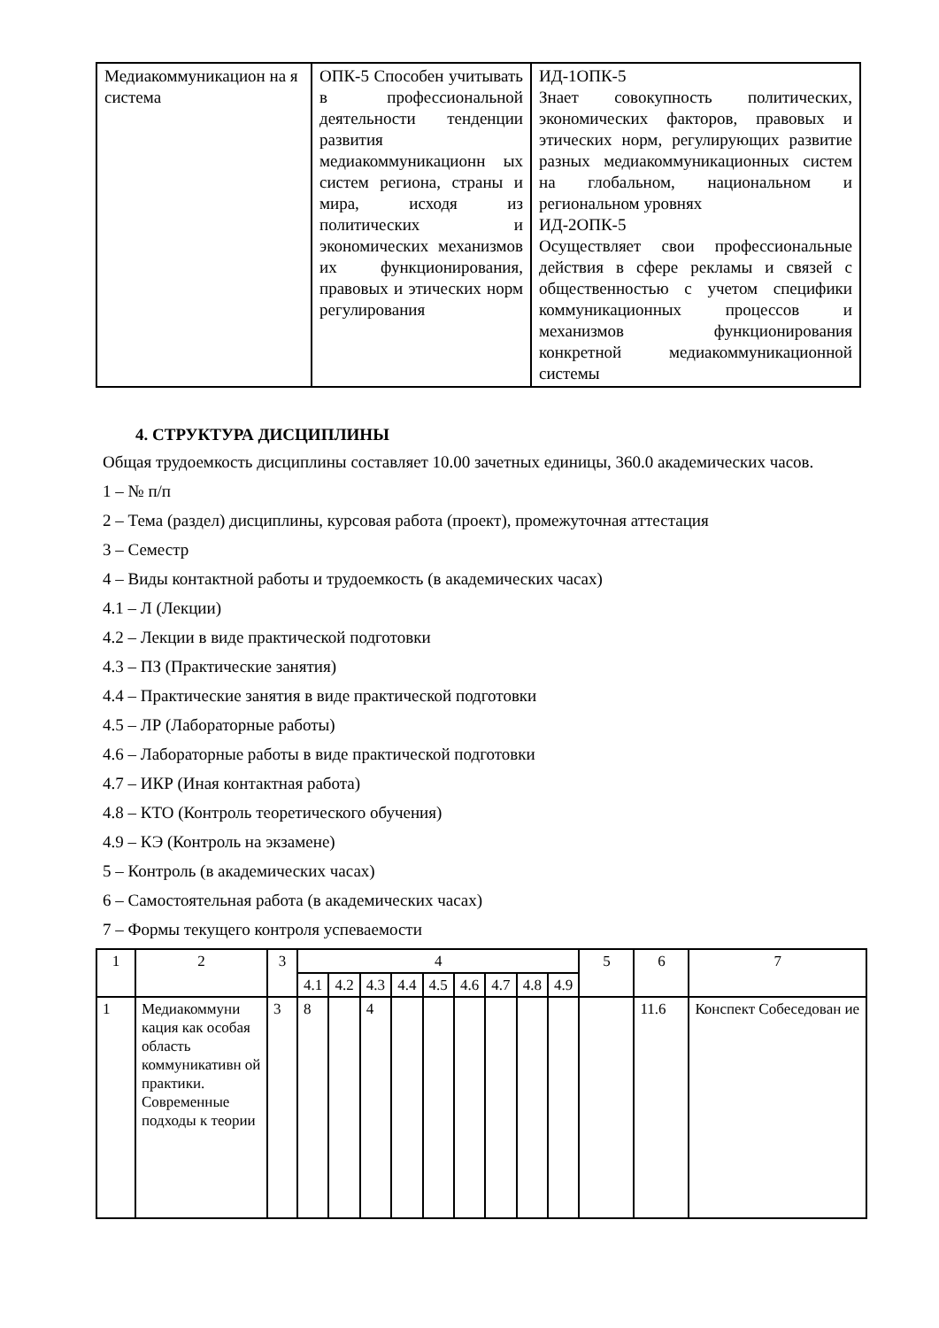| Медиакоммуникацион на я система | ОПК-5 Способен учитывать в профессиональной деятельности тенденции развития медиакоммуникационн ых систем региона, страны и мира, исходя из политических и экономических механизмов их функционирования, правовых и этических норм регулирования | ИД-1ОПК-5 Знает совокупность политических, экономических факторов, правовых и этических норм, регулирующих развитие разных медиакоммуникационных систем на глобальном, национальном и региональном уровнях ИД-2ОПК-5 Осуществляет свои профессиональные действия в сфере рекламы и связей с общественностью с учетом специфики коммуникационных процессов и механизмов функционирования конкретной медиакоммуникационной системы |
4. СТРУКТУРА ДИСЦИПЛИНЫ
Общая трудоемкость дисциплины составляет 10.00 зачетных единицы, 360.0 академических часов.
1 – № п/п
2 – Тема (раздел) дисциплины, курсовая работа (проект), промежуточная аттестация
3 – Семестр
4 – Виды контактной работы и трудоемкость (в академических часах)
4.1 – Л (Лекции)
4.2 – Лекции в виде практической подготовки
4.3 – ПЗ (Практические занятия)
4.4 – Практические занятия в виде практической подготовки
4.5 – ЛР (Лабораторные работы)
4.6 – Лабораторные работы в виде практической подготовки
4.7 – ИКР (Иная контактная работа)
4.8 – КТО (Контроль теоретического обучения)
4.9 – КЭ (Контроль на экзамене)
5 – Контроль (в академических часах)
6 – Самостоятельная работа (в академических часах)
7 – Формы текущего контроля успеваемости
| 1 | 2 | 3 | 4 | | | | | | | | | 5 | 6 | 7 |
| | | | 4.1 | 4.2 | 4.3 | 4.4 | 4.5 | 4.6 | 4.7 | 4.8 | 4.9 | | | |
| 1 | Медиакоммуни кация как особая область коммуникативн ой практики. Современные подходы к теории | 3 | 8 | | 4 | | | | | | | | 11.6 | Конспект Собеседован ие |